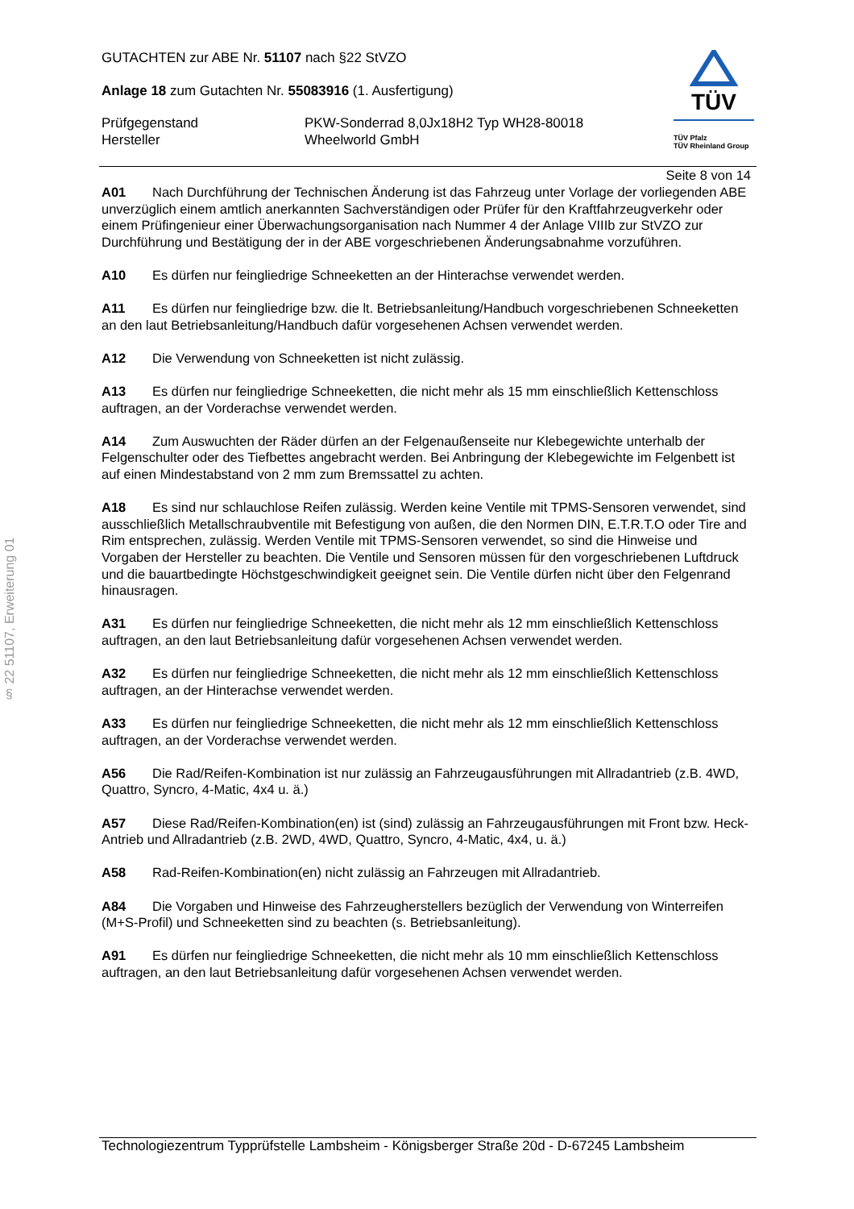§ 22 51107, Erweiterung 01
TÜV
TÜV Pfalz
TÜV Rheinland Group
GUTACHTEN zur ABE Nr. 51107 nach §22 StVZO
Anlage 18 zum Gutachten Nr. 55083916 (1. Ausfertigung)
Prüfgegenstand
Hersteller
PKW-Sonderrad 8,0Jx18H2 Typ WH28-80018
Wheelworld GmbH
Seite 8 von 14
A01 Nach Durchführung der Technischen Änderung ist das Fahrzeug unter Vorlage der vorliegenden ABE unverzüglich einem amtlich anerkannten Sachverständigen oder Prüfer für den Kraftfahrzeugverkehr oder einem Prüfingenieur einer Überwachungsorganisation nach Nummer 4 der Anlage VIIIb zur StVZO zur Durchführung und Bestätigung der in der ABE vorgeschriebenen Änderungsabnahme vorzuführen.
A10 Es dürfen nur feingliedrige Schneeketten an der Hinterachse verwendet werden.
A11 Es dürfen nur feingliedrige bzw. die lt. Betriebsanleitung/Handbuch vorgeschriebenen Schneeketten an den laut Betriebsanleitung/Handbuch dafür vorgesehenen Achsen verwendet werden.
A12 Die Verwendung von Schneeketten ist nicht zulässig.
A13 Es dürfen nur feingliedrige Schneeketten, die nicht mehr als 15 mm einschließlich Kettenschloss auftragen, an der Vorderachse verwendet werden.
A14 Zum Auswuchten der Räder dürfen an der Felgenaußenseite nur Klebegewichte unterhalb der Felgenschulter oder des Tiefbettes angebracht werden. Bei Anbringung der Klebegewichte im Felgenbett ist auf einen Mindestabstand von 2 mm zum Bremssattel zu achten.
A18 Es sind nur schlauchlose Reifen zulässig. Werden keine Ventile mit TPMS-Sensoren verwendet, sind ausschließlich Metallschraubventile mit Befestigung von außen, die den Normen DIN, E.T.R.T.O oder Tire and Rim entsprechen, zulässig. Werden Ventile mit TPMS-Sensoren verwendet, so sind die Hinweise und Vorgaben der Hersteller zu beachten. Die Ventile und Sensoren müssen für den vorgeschriebenen Luftdruck und die bauartbedingte Höchstgeschwindigkeit geeignet sein. Die Ventile dürfen nicht über den Felgenrand hinausragen.
A31 Es dürfen nur feingliedrige Schneeketten, die nicht mehr als 12 mm einschließlich Kettenschloss auftragen, an den laut Betriebsanleitung dafür vorgesehenen Achsen verwendet werden.
A32 Es dürfen nur feingliedrige Schneeketten, die nicht mehr als 12 mm einschließlich Kettenschloss auftragen, an der Hinterachse verwendet werden.
A33 Es dürfen nur feingliedrige Schneeketten, die nicht mehr als 12 mm einschließlich Kettenschloss auftragen, an der Vorderachse verwendet werden.
A56 Die Rad/Reifen-Kombination ist nur zulässig an Fahrzeugausführungen mit Allradantrieb (z.B. 4WD, Quattro, Syncro, 4-Matic, 4x4 u. ä.)
A57 Diese Rad/Reifen-Kombination(en) ist (sind) zulässig an Fahrzeugausführungen mit Front bzw. Heck-Antrieb und Allradantrieb (z.B. 2WD, 4WD, Quattro, Syncro, 4-Matic, 4x4, u. ä.)
A58 Rad-Reifen-Kombination(en) nicht zulässig an Fahrzeugen mit Allradantrieb.
A84 Die Vorgaben und Hinweise des Fahrzeugherstellers bezüglich der Verwendung von Winterreifen (M+S-Profil) und Schneeketten sind zu beachten (s. Betriebsanleitung).
A91 Es dürfen nur feingliedrige Schneeketten, die nicht mehr als 10 mm einschließlich Kettenschloss auftragen, an den laut Betriebsanleitung dafür vorgesehenen Achsen verwendet werden.
Technologiezentrum Typprüfstelle Lambsheim - Königsberger Straße 20d - D-67245 Lambsheim